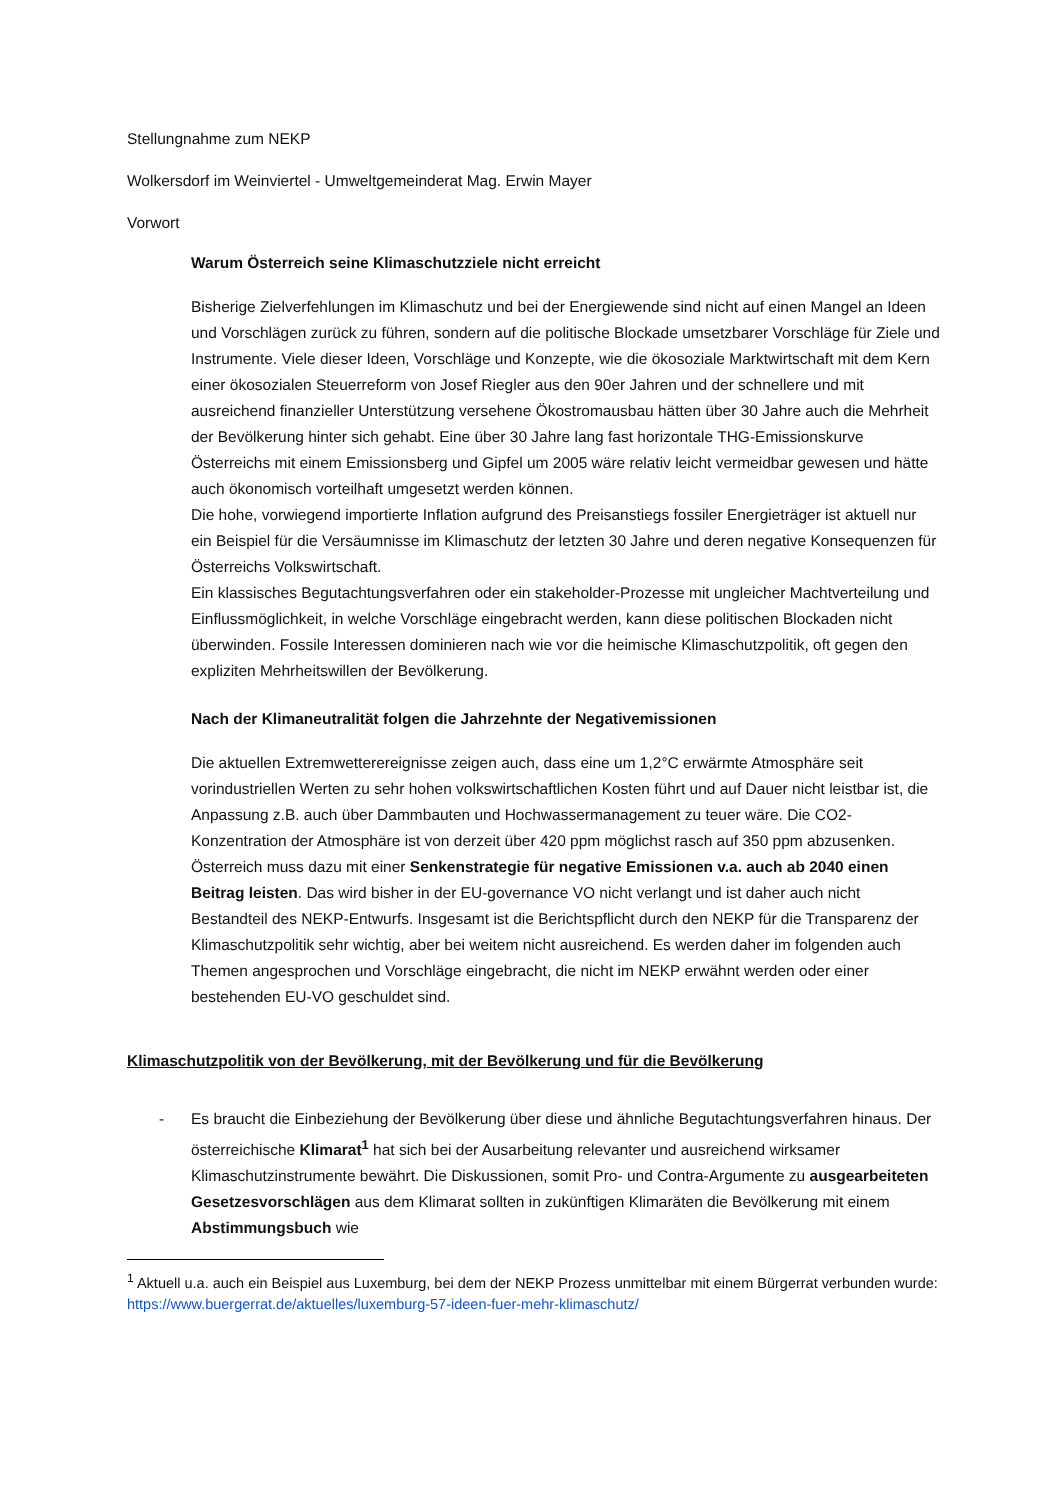Stellungnahme zum NEKP
Wolkersdorf im Weinviertel - Umweltgemeinderat Mag. Erwin Mayer
Vorwort
Warum Österreich seine Klimaschutzziele nicht erreicht
Bisherige Zielverfehlungen im Klimaschutz und bei der Energiewende sind nicht auf einen Mangel an Ideen und Vorschlägen zurück zu führen, sondern auf die politische Blockade umsetzbarer Vorschläge für Ziele und Instrumente. Viele dieser Ideen, Vorschläge und Konzepte, wie die ökosoziale Marktwirtschaft mit dem Kern einer ökosozialen Steuerreform von Josef Riegler aus den 90er Jahren und der schnellere und mit ausreichend finanzieller Unterstützung versehene Ökostromausbau hätten über 30 Jahre auch die Mehrheit der Bevölkerung hinter sich gehabt. Eine über 30 Jahre lang fast horizontale THG-Emissionskurve Österreichs mit einem Emissionsberg und Gipfel um 2005 wäre relativ leicht vermeidbar gewesen und hätte auch ökonomisch vorteilhaft umgesetzt werden können.
Die hohe, vorwiegend importierte Inflation aufgrund des Preisanstiegs fossiler Energieträger ist aktuell nur ein Beispiel für die Versäumnisse im Klimaschutz der letzten 30 Jahre und deren negative Konsequenzen für Österreichs Volkswirtschaft.
Ein klassisches Begutachtungsverfahren oder ein stakeholder-Prozesse mit ungleicher Machtverteilung und Einflussmöglichkeit, in welche Vorschläge eingebracht werden, kann diese politischen Blockaden nicht überwinden. Fossile Interessen dominieren nach wie vor die heimische Klimaschutzpolitik, oft gegen den expliziten Mehrheitswillen der Bevölkerung.
Nach der Klimaneutralität folgen die Jahrzehnte der Negativemissionen
Die aktuellen Extremwetterereignisse zeigen auch, dass eine um 1,2°C erwärmte Atmosphäre seit vorindustriellen Werten zu sehr hohen volkswirtschaftlichen Kosten führt und auf Dauer nicht leistbar ist, die Anpassung z.B. auch über Dammbauten und Hochwassermanagement zu teuer wäre. Die CO2-Konzentration der Atmosphäre ist von derzeit über 420 ppm möglichst rasch auf 350 ppm abzusenken. Österreich muss dazu mit einer Senkenstrategie für negative Emissionen v.a. auch ab 2040 einen Beitrag leisten. Das wird bisher in der EU-governance VO nicht verlangt und ist daher auch nicht Bestandteil des NEKP-Entwurfs. Insgesamt ist die Berichtspflicht durch den NEKP für die Transparenz der Klimaschutzpolitik sehr wichtig, aber bei weitem nicht ausreichend. Es werden daher im folgenden auch Themen angesprochen und Vorschläge eingebracht, die nicht im NEKP erwähnt werden oder einer bestehenden EU-VO geschuldet sind.
Klimaschutzpolitik von der Bevölkerung, mit der Bevölkerung und für die Bevölkerung
- Es braucht die Einbeziehung der Bevölkerung über diese und ähnliche Begutachtungsverfahren hinaus. Der österreichische Klimarat<sup>1</sup> hat sich bei der Ausarbeitung relevanter und ausreichend wirksamer Klimaschutzinstrumente bewährt. Die Diskussionen, somit Pro- und Contra-Argumente zu ausgearbeiteten Gesetzesvorschlägen aus dem Klimarat sollten in zukünftigen Klimaräten die Bevölkerung mit einem Abstimmungsbuch wie
<sup>1</sup> Aktuell u.a. auch ein Beispiel aus Luxemburg, bei dem der NEKP Prozess unmittelbar mit einem Bürgerrat verbunden wurde: https://www.buergerrat.de/aktuelles/luxemburg-57-ideen-fuer-mehr-klimaschutz/